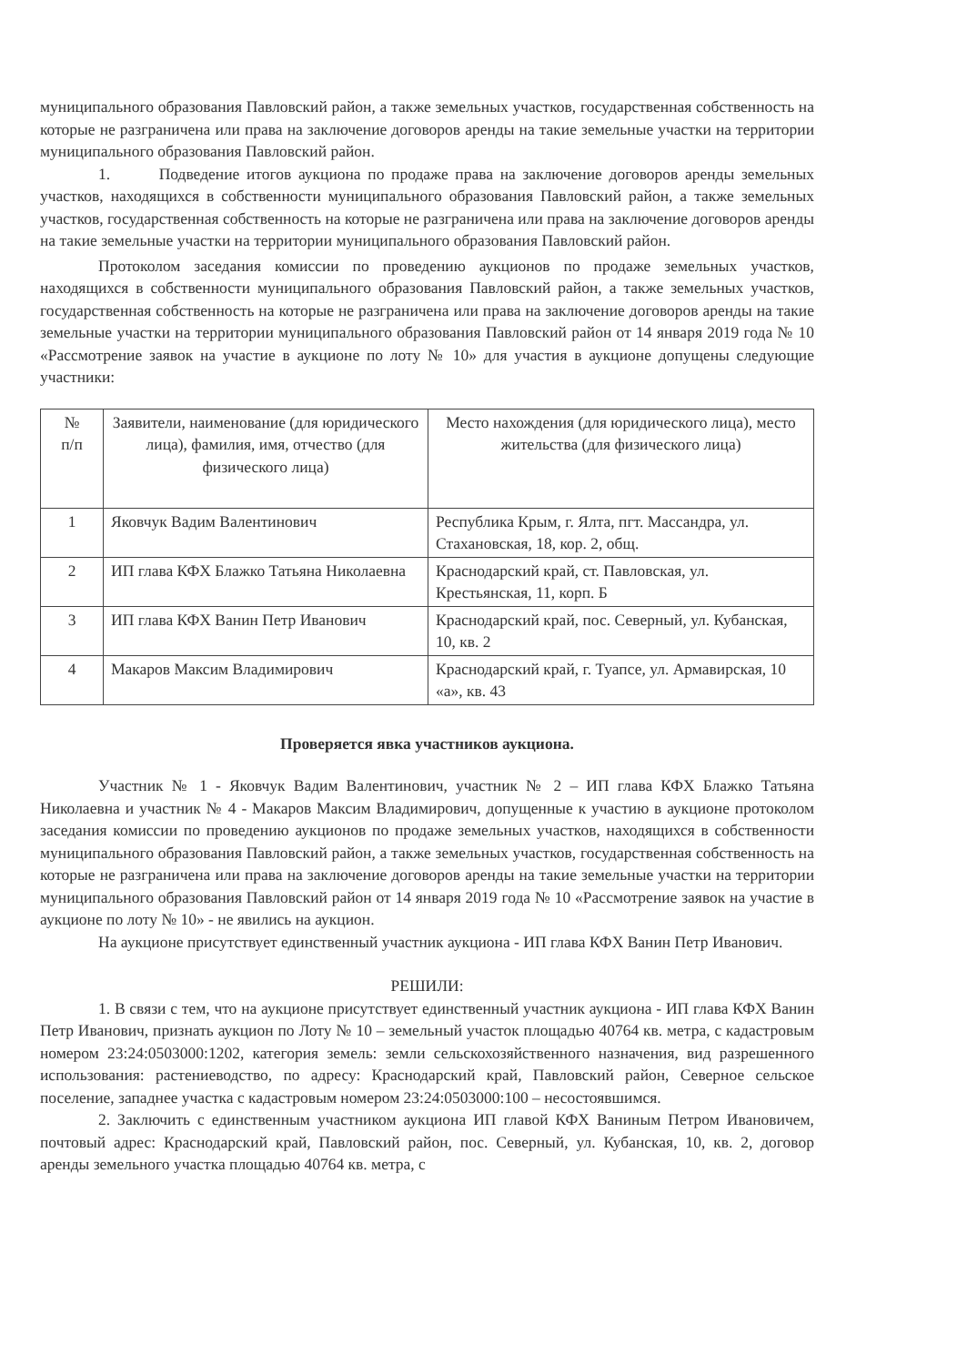муниципального образования Павловский район, а также земельных участков, государственная собственность на которые не разграничена или права на заключение договоров аренды на такие земельные участки на территории муниципального образования Павловский район.
1. Подведение итогов аукциона по продаже права на заключение договоров аренды земельных участков, находящихся в собственности муниципального образования Павловский район, а также земельных участков, государственная собственность на которые не разграничена или права на заключение договоров аренды на такие земельные участки на территории муниципального образования Павловский район.
Протоколом заседания комиссии по проведению аукционов по продаже земельных участков, находящихся в собственности муниципального образования Павловский район, а также земельных участков, государственная собственность на которые не разграничена или права на заключение договоров аренды на такие земельные участки на территории муниципального образования Павловский район от 14 января 2019 года № 10 «Рассмотрение заявок на участие в аукционе по лоту № 10» для участия в аукционе допущены следующие участники:
| № п/п | Заявители, наименование (для юридического лица), фамилия, имя, отчество (для физического лица) | Место нахождения (для юридического лица), место жительства (для физического лица) |
| 1 | Яковчук Вадим Валентинович | Республика Крым, г. Ялта, пгт. Массандра, ул. Стахановская, 18, кор. 2, общ. |
| 2 | ИП глава КФХ Блажко Татьяна Николаевна | Краснодарский край, ст. Павловская, ул. Крестьянская, 11, корп. Б |
| 3 | ИП глава КФХ Ванин Петр Иванович | Краснодарский край, пос. Северный, ул. Кубанская, 10, кв. 2 |
| 4 | Макаров Максим Владимирович | Краснодарский край, г. Туапсе, ул. Армавирская, 10 «а», кв. 43 |
Проверяется явка участников аукциона.
Участник № 1 - Яковчук Вадим Валентинович, участник № 2 – ИП глава КФХ Блажко Татьяна Николаевна и участник № 4 - Макаров Максим Владимирович, допущенные к участию в аукционе протоколом заседания комиссии по проведению аукционов по продаже земельных участков, находящихся в собственности муниципального образования Павловский район, а также земельных участков, государственная собственность на которые не разграничена или права на заключение договоров аренды на такие земельные участки на территории муниципального образования Павловский район от 14 января 2019 года № 10 «Рассмотрение заявок на участие в аукционе по лоту № 10» - не явились на аукцион.
На аукционе присутствует единственный участник аукциона - ИП глава КФХ Ванин Петр Иванович.
РЕШИЛИ:
1. В связи с тем, что на аукционе присутствует единственный участник аукциона - ИП глава КФХ Ванин Петр Иванович, признать аукцион по Лоту № 10 – земельный участок площадью 40764 кв. метра, с кадастровым номером 23:24:0503000:1202, категория земель: земли сельскохозяйственного назначения, вид разрешенного использования: растениеводство, по адресу: Краснодарский край, Павловский район, Северное сельское поселение, западнее участка с кадастровым номером 23:24:0503000:100 – несостоявшимся.
2. Заключить с единственным участником аукциона ИП главой КФХ Ваниным Петром Ивановичем, почтовый адрес: Краснодарский край, Павловский район, пос. Северный, ул. Кубанская, 10, кв. 2, договор аренды земельного участка площадью 40764 кв. метра, с